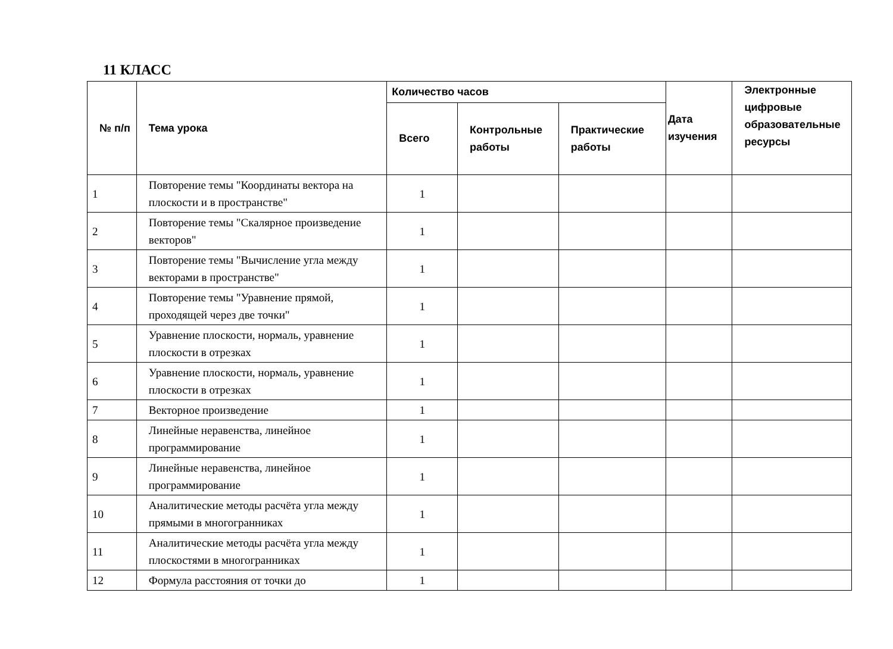11 КЛАСС
| № п/п | Тема урока | Количество часов | | | Дата изучения | Электронные цифровые образовательные ресурсы |
| --- | --- | --- | --- | --- | --- | --- |
| | | Всего | Контрольные работы | Практические работы | | |
| 1 | Повторение темы "Координаты вектора на плоскости и в пространстве" | 1 | | | | |
| 2 | Повторение темы "Скалярное произведение векторов" | 1 | | | | |
| 3 | Повторение темы "Вычисление угла между векторами в пространстве" | 1 | | | | |
| 4 | Повторение темы "Уравнение прямой, проходящей через две точки" | 1 | | | | |
| 5 | Уравнение плоскости, нормаль, уравнение плоскости в отрезках | 1 | | | | |
| 6 | Уравнение плоскости, нормаль, уравнение плоскости в отрезках | 1 | | | | |
| 7 | Векторное произведение | 1 | | | | |
| 8 | Линейные неравенства, линейное программирование | 1 | | | | |
| 9 | Линейные неравенства, линейное программирование | 1 | | | | |
| 10 | Аналитические методы расчёта угла между прямыми в многогранниках | 1 | | | | |
| 11 | Аналитические методы расчёта угла между плоскостями в многогранниках | 1 | | | | |
| 12 | Формула расстояния от точки до | 1 | | | | |